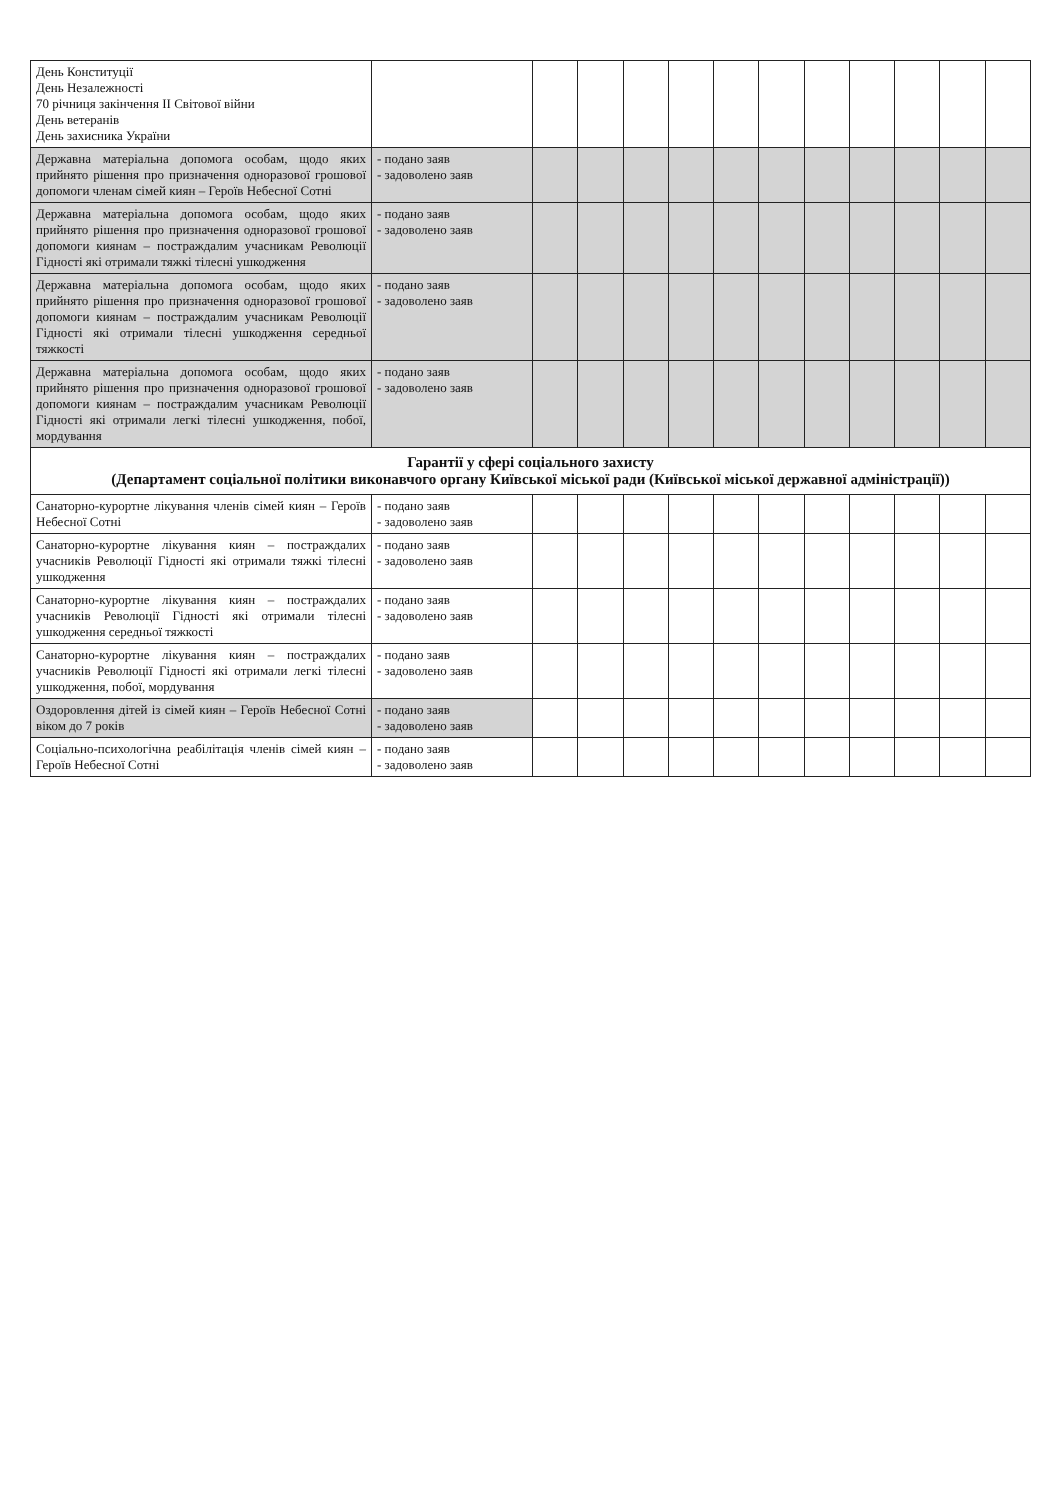| День Конституції День Незалежності 70 річниця закінчення ІІ Світової війни День ветеранів День захисника України | | | | | | | | | | | | |
| Державна матеріальна допомога особам, щодо яких прийнято рішення про призначення одноразової грошової допомоги членам сімей киян – Героїв Небесної Сотні | - подано заяв - задоволено заяв | | | | | | | | | | | |
| Державна матеріальна допомога особам, щодо яких прийнято рішення про призначення одноразової грошової допомоги киянам – постраждалим учасникам Революції Гідності які отримали тяжкі тілесні ушкодження | - подано заяв - задоволено заяв | | | | | | | | | | | |
| Державна матеріальна допомога особам, щодо яких прийнято рішення про призначення одноразової грошової допомоги киянам – постраждалим учасникам Революції Гідності які отримали тілесні ушкодження середньої тяжкості | - подано заяв - задоволено заяв | | | | | | | | | | | |
| Державна матеріальна допомога особам, щодо яких прийнято рішення про призначення одноразової грошової допомоги киянам – постраждалим учасникам Революції Гідності які отримали легкі тілесні ушкодження, побої, мордування | - подано заяв - задоволено заяв | | | | | | | | | | | |
| Гарантії у сфері соціального захисту (Департамент соціальної політики виконавчого органу Київської міської ради (Київської міської державної адміністрації)) | | | | | | | | | | | | |
| Санаторно-курортне лікування членів сімей киян – Героїв Небесної Сотні | - подано заяв - задоволено заяв | | | | | | | | | | | |
| Санаторно-курортне лікування киян – постраждалих учасників Революції Гідності які отримали тяжкі тілесні ушкодження | - подано заяв - задоволено заяв | | | | | | | | | | | |
| Санаторно-курортне лікування киян – постраждалих учасників Революції Гідності які отримали тілесні ушкодження середньої тяжкості | - подано заяв - задоволено заяв | | | | | | | | | | | |
| Санаторно-курортне лікування киян – постраждалих учасників Революції Гідності які отримали легкі тілесні ушкодження, побої, мордування | - подано заяв - задоволено заяв | | | | | | | | | | | |
| Оздоровлення дітей із сімей киян – Героїв Небесної Сотні віком до 7 років | - подано заяв - задоволено заяв | | | | | | | | | | | |
| Соціально-психологічна реабілітація членів сімей киян – Героїв Небесної Сотні | - подано заяв - задоволено заяв | | | | | | | | | | | |